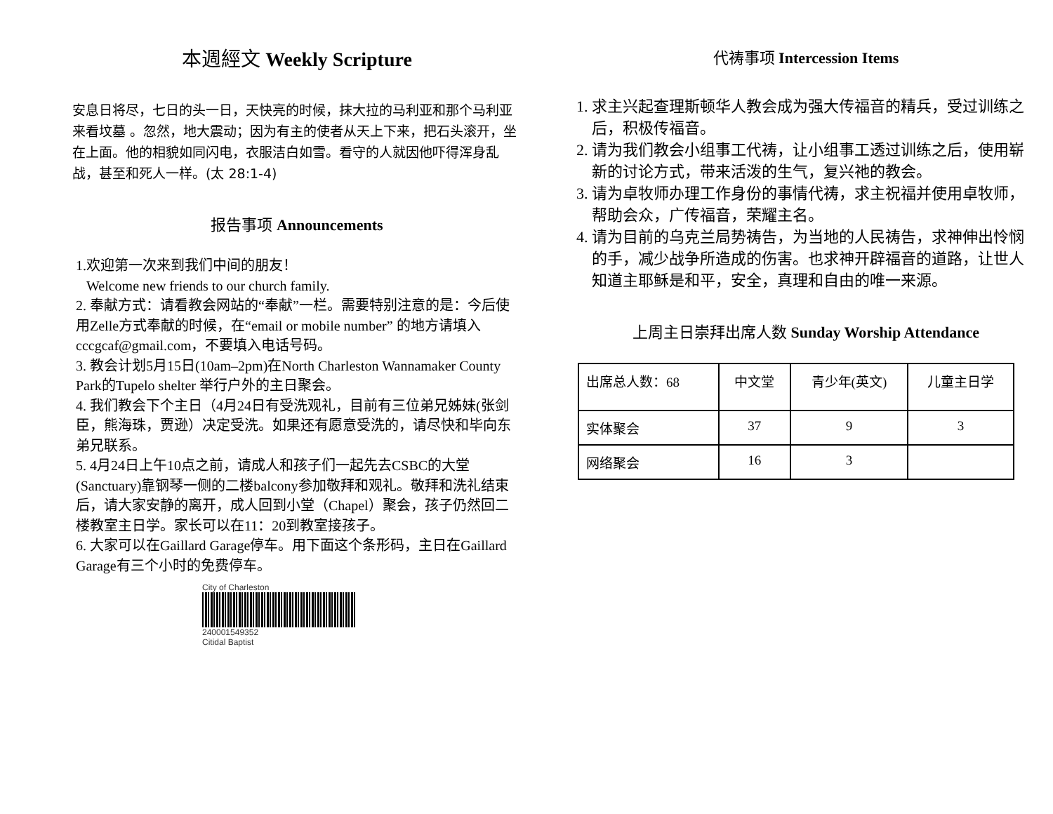本週經文 Weekly Scripture
安息日将尽，七日的头一日，天快亮的时候，抹大拉的马利亚和那个马利亚来看坟墓 。忽然，地大震动；因为有主的使者从天上下来，把石头滚开，坐在上面。他的相貌如同闪电，衣服洁白如雪。看守的人就因他吓得浑身乱战，甚至和死人一样。(太 28:1-4)
报告事项 Announcements
1.欢迎第一次来到我们中间的朋友！
Welcome new friends to our church family.
2. 奉献方式：请看教会网站的“奉献”一栏。需要特别注意的是：今后使用Zelle方式奉献的时候，在“email or mobile number” 的地方请填入 cccgcaf@gmail.com，不要填入电话号码。
3. 教会计划5月15日(10am–2pm)在North Charleston Wannamaker County Park的Tupelo shelter 举行户外的主日聚会。
4. 我们教会下个主日（4月24日有受洗观礼，目前有三位弟兄姊妹(张剑臣，熊海珠，贾逊）决定受洗。如果还有愿意受洗的，请尽快和毕向东弟兄联系。
5. 4月24日上午10点之前，请成人和孩子们一起先去CSBC的大堂(Sanctuary)靠钢琴一侧的二楼balcony参加敬拜和观礼。敬拜和洗礼结束后，请大家安静的离开，成人回到小堂（Chapel）聚会，孩子仍然回二楼教室主日学。家长可以在11：20到教室接孩子。
6. 大家可以在Gaillard Garage停车。用下面这个条形码，主日在Gaillard Garage有三个小时的免费停车。
City of Charleston
240001549352
Citidal Baptist
代祷事项 Intercession Items
1. 求主兴起查理斯顿华人教会成为强大传福音的精兵，受过训练之后，积极传福音。
2. 请为我们教会小组事工代祷，让小组事工透过训练之后，使用崭新的讨论方式，带来活泼的生气，复兴祂的教会。
3. 请为卓牧师办理工作身份的事情代祷，求主祝福并使用卓牧师，帮助会众，广传福音，荣耀主名。
4. 请为目前的乌克兰局势祷告，为当地的人民祷告，求神伸出怜悯的手，减少战争所造成的伤害。也求神开辟福音的道路，让世人知道主耶稣是和平，安全，真理和自由的唯一来源。
上周主日崇拜出席人数 Sunday Worship Attendance
| 出席总人数：68 | 中文堂 | 青少年(英文) | 儿童主日学 |
| 实体聚会 | 37 | 9 | 3 |
| 网络聚会 | 16 | 3 | |